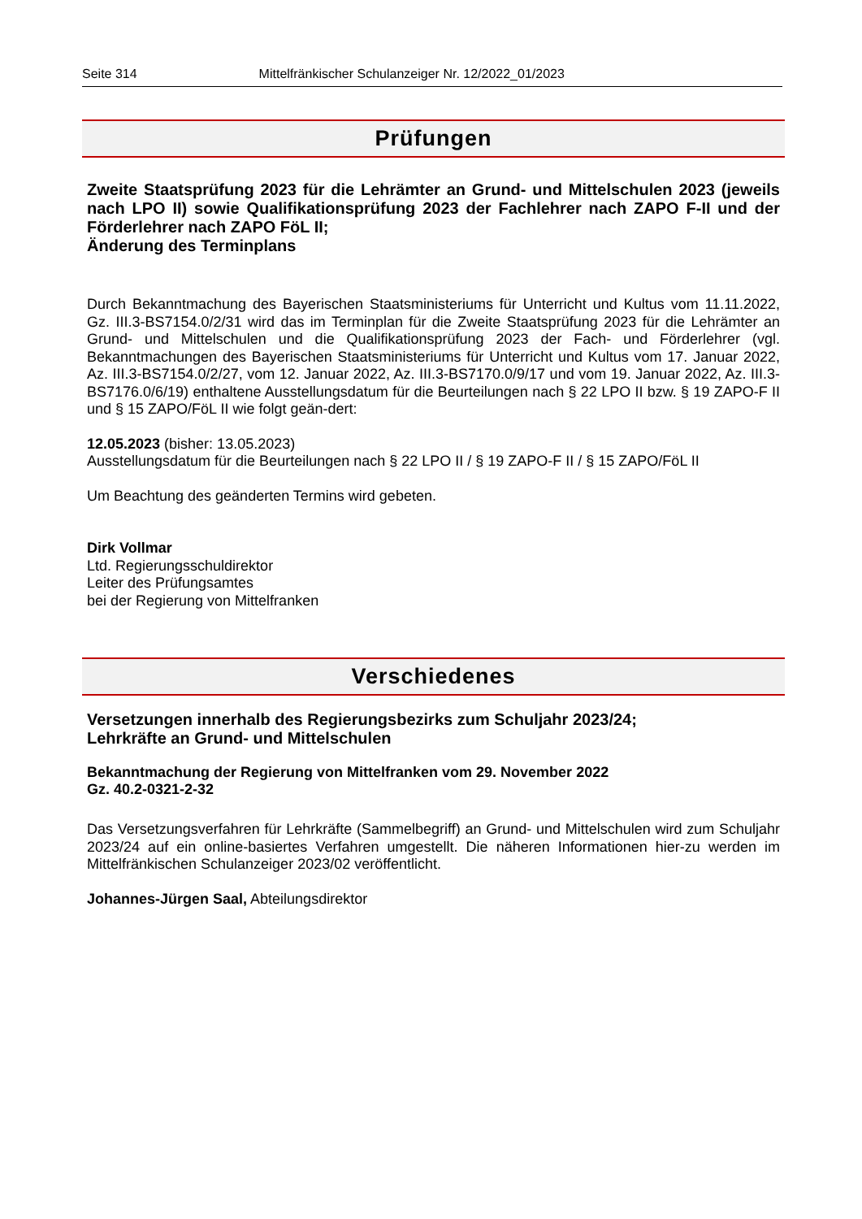Seite 314 Mittelfränkischer Schulanzeiger Nr. 12/2022_01/2023
Prüfungen
Zweite Staatsprüfung 2023 für die Lehrämter an Grund- und Mittelschulen 2023 (jeweils nach LPO II) sowie Qualifikationsprüfung 2023 der Fachlehrer nach ZAPO F-II und der Förderlehrer nach ZAPO FöL II;
Änderung des Terminplans
Durch Bekanntmachung des Bayerischen Staatsministeriums für Unterricht und Kultus vom 11.11.2022, Gz. III.3-BS7154.0/2/31 wird das im Terminplan für die Zweite Staatsprüfung 2023 für die Lehrämter an Grund- und Mittelschulen und die Qualifikationsprüfung 2023 der Fach- und Förderlehrer (vgl. Bekanntmachungen des Bayerischen Staatsministeriums für Unterricht und Kultus vom 17. Januar 2022, Az. III.3-BS7154.0/2/27, vom 12. Januar 2022, Az. III.3-BS7170.0/9/17 und vom 19. Januar 2022, Az. III.3-BS7176.0/6/19) enthaltene Ausstellungsdatum für die Beurteilungen nach § 22 LPO II bzw. § 19 ZAPO-F II und § 15 ZAPO/FöL II wie folgt geän-dert:
12.05.2023 (bisher: 13.05.2023)
Ausstellungsdatum für die Beurteilungen nach § 22 LPO II / § 19 ZAPO-F II / § 15 ZAPO/FöL II
Um Beachtung des geänderten Termins wird gebeten.
Dirk Vollmar
Ltd. Regierungsschuldirektor
Leiter des Prüfungsamtes
bei der Regierung von Mittelfranken
Verschiedenes
Versetzungen innerhalb des Regierungsbezirks zum Schuljahr 2023/24;
Lehrkräfte an Grund- und Mittelschulen
Bekanntmachung der Regierung von Mittelfranken vom 29. November 2022
Gz. 40.2-0321-2-32
Das Versetzungsverfahren für Lehrkräfte (Sammelbegriff) an Grund- und Mittelschulen wird zum Schuljahr 2023/24 auf ein online-basiertes Verfahren umgestellt. Die näheren Informationen hier-zu werden im Mittelfränkischen Schulanzeiger 2023/02 veröffentlicht.
Johannes-Jürgen Saal, Abteilungsdirektor